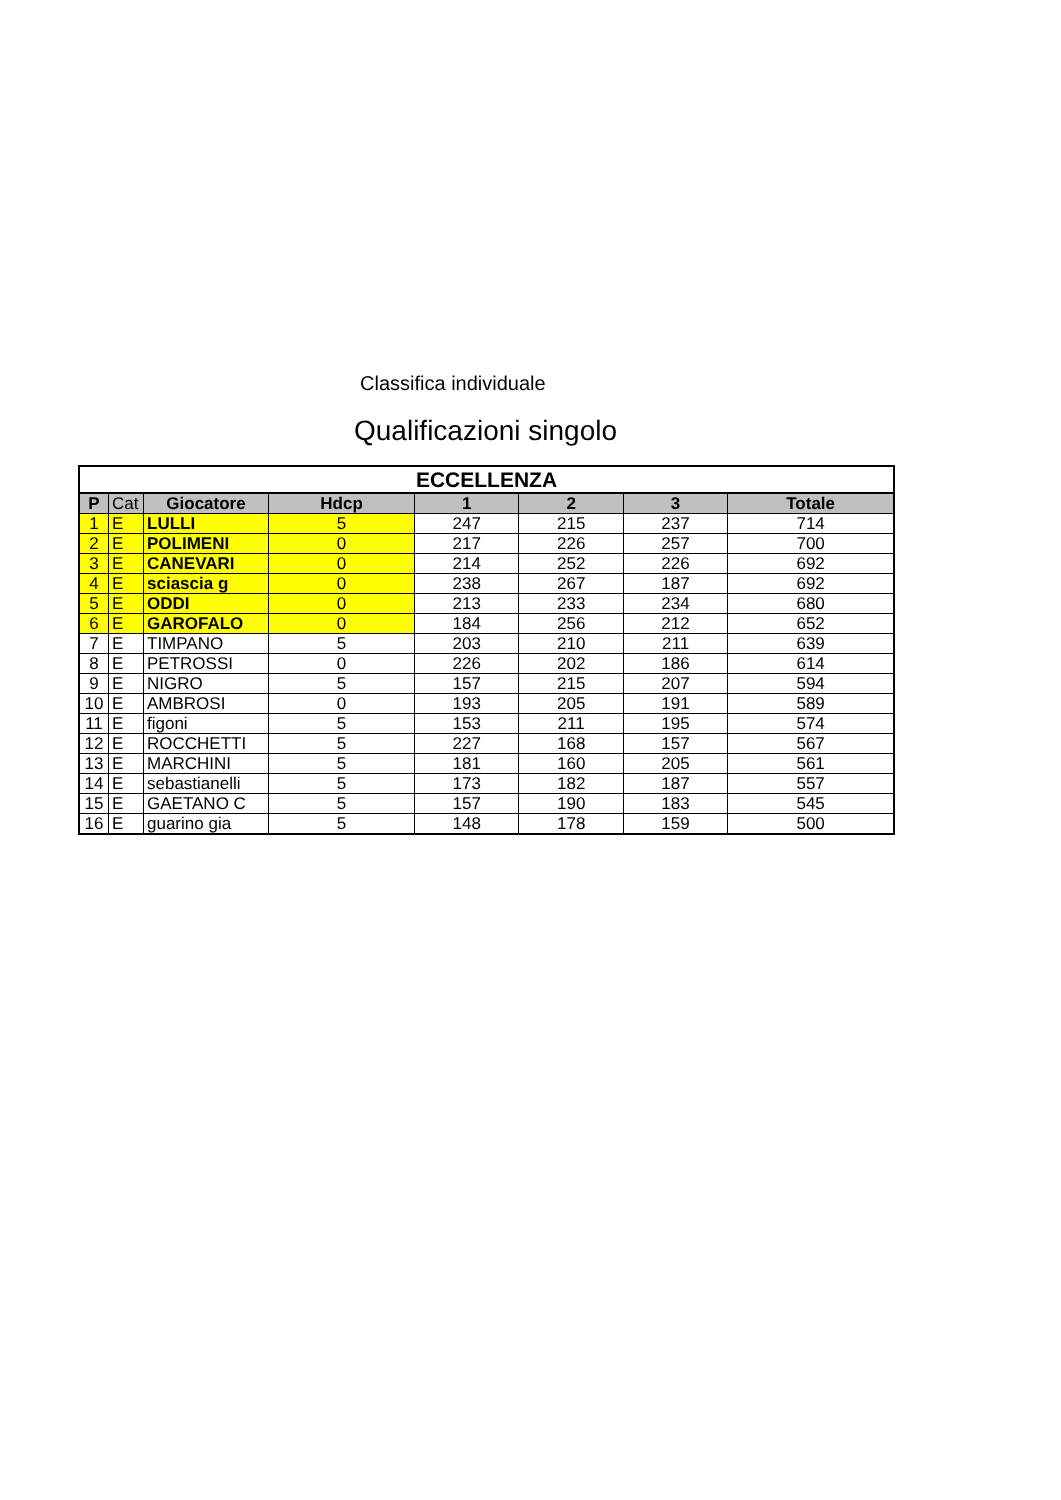Classifica individuale
Qualificazioni singolo
| ECCELLENZA | | | | | | | |
| --- | --- | --- | --- | --- | --- | --- | --- |
| P | Cat | Giocatore | Hdcp | 1 | 2 | 3 | Totale |
| 1 | E | LULLI | 5 | 247 | 215 | 237 | 714 |
| 2 | E | POLIMENI | 0 | 217 | 226 | 257 | 700 |
| 3 | E | CANEVARI | 0 | 214 | 252 | 226 | 692 |
| 4 | E | sciascia g | 0 | 238 | 267 | 187 | 692 |
| 5 | E | ODDI | 0 | 213 | 233 | 234 | 680 |
| 6 | E | GAROFALO | 0 | 184 | 256 | 212 | 652 |
| 7 | E | TIMPANO | 5 | 203 | 210 | 211 | 639 |
| 8 | E | PETROSSI | 0 | 226 | 202 | 186 | 614 |
| 9 | E | NIGRO | 5 | 157 | 215 | 207 | 594 |
| 10 | E | AMBROSI | 0 | 193 | 205 | 191 | 589 |
| 11 | E | figoni | 5 | 153 | 211 | 195 | 574 |
| 12 | E | ROCCHETTI | 5 | 227 | 168 | 157 | 567 |
| 13 | E | MARCHINI | 5 | 181 | 160 | 205 | 561 |
| 14 | E | sebastianelli | 5 | 173 | 182 | 187 | 557 |
| 15 | E | GAETANO C | 5 | 157 | 190 | 183 | 545 |
| 16 | E | guarino gia | 5 | 148 | 178 | 159 | 500 |